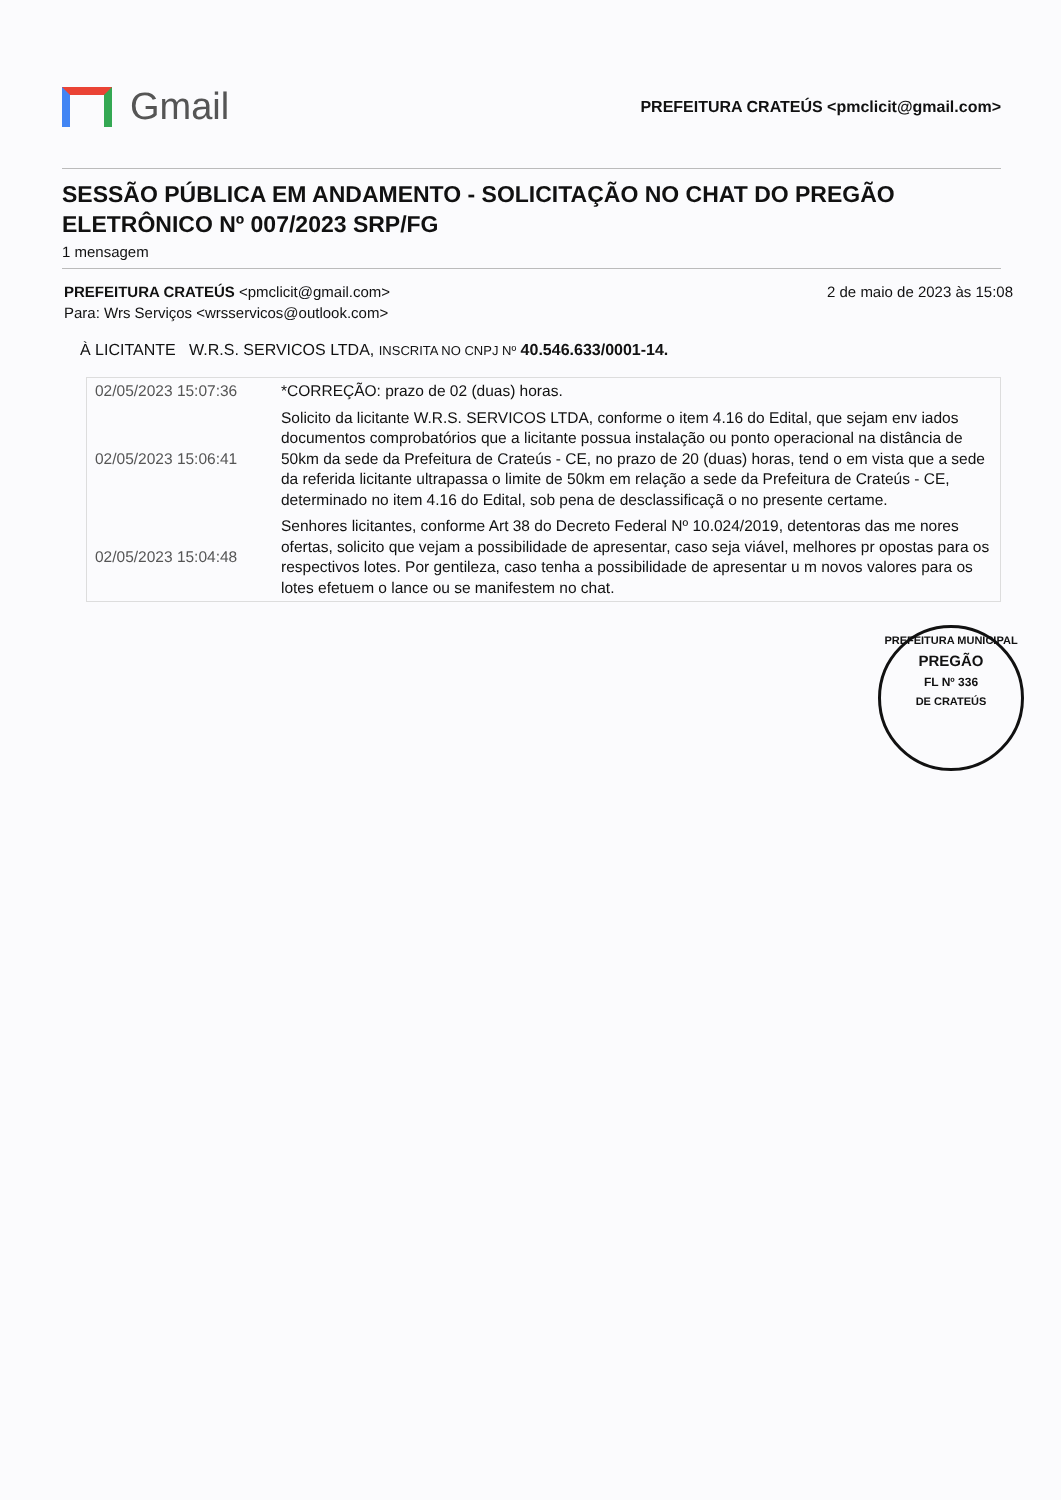Gmail
PREFEITURA CRATEÚS <pmclicit@gmail.com>
SESSÃO PÚBLICA EM ANDAMENTO - SOLICITAÇÃO NO CHAT DO PREGÃO ELETRÔNICO Nº 007/2023 SRP/FG
1 mensagem
PREFEITURA CRATEÚS <pmclicit@gmail.com>
Para: Wrs Serviços <wrsservicos@outlook.com>
2 de maio de 2023 às 15:08
À LICITANTE W.R.S. SERVICOS LTDA, INSCRITA NO CNPJ Nº 40.546.633/0001-14.
| 02/05/2023 15:07:36 | *CORREÇÃO: prazo de 02 (duas) horas. |
| 02/05/2023 15:06:41 | Solicito da licitante W.R.S. SERVICOS LTDA, conforme o item 4.16 do Edital, que sejam env iados documentos comprobatórios que a licitante possua instalação ou ponto operacional na distância de 50km da sede da Prefeitura de Crateús - CE, no prazo de 20 (duas) horas, tend o em vista que a sede da referida licitante ultrapassa o limite de 50km em relação a sede da Prefeitura de Crateús - CE, determinado no item 4.16 do Edital, sob pena de desclassificaçã o no presente certame. |
| 02/05/2023 15:04:48 | Senhores licitantes, conforme Art 38 do Decreto Federal Nº 10.024/2019, detentoras das me nores ofertas, solicito que vejam a possibilidade de apresentar, caso seja viável, melhores pr opostas para os respectivos lotes. Por gentileza, caso tenha a possibilidade de apresentar u m novos valores para os lotes efetuem o lance ou se manifestem no chat. |
PREFEITURA MUNICIPAL
PREGÃO
FL Nº 336
DE CRATEÚS